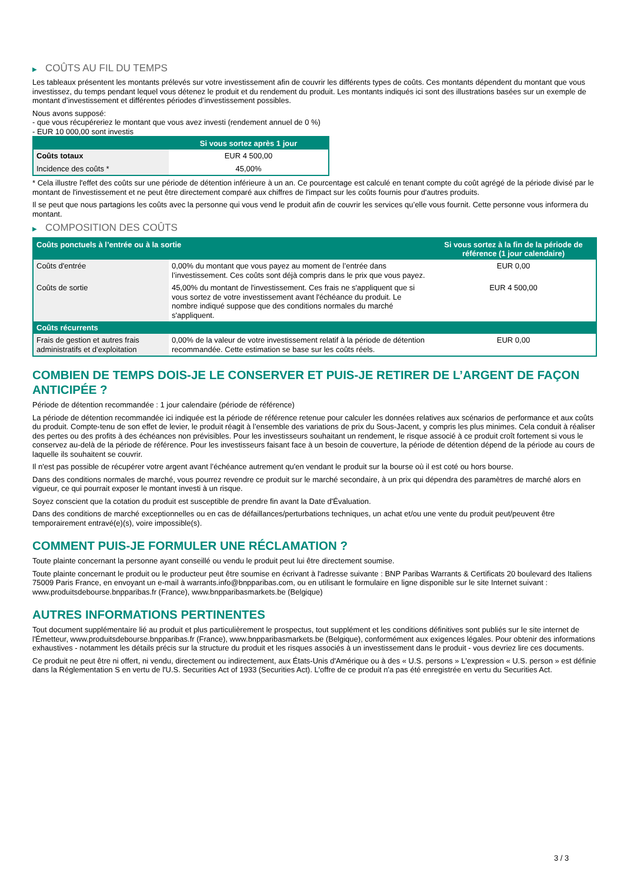▶ COÛTS AU FIL DU TEMPS
Les tableaux présentent les montants prélevés sur votre investissement afin de couvrir les différents types de coûts. Ces montants dépendent du montant que vous investissez, du temps pendant lequel vous détenez le produit et du rendement du produit. Les montants indiqués ici sont des illustrations basées sur un exemple de montant d’investissement et différentes périodes d’investissement possibles.
Nous avons supposé:
- que vous récupéreriez le montant que vous avez investi (rendement annuel de 0 %)
- EUR 10 000,00 sont investis
| | Si vous sortez après 1 jour |
| --- | --- |
| Coûts totaux | EUR 4 500,00 |
| Incidence des coûts * | 45,00% |
* Cela illustre l'effet des coûts sur une période de détention inférieure à un an. Ce pourcentage est calculé en tenant compte du coût agrégé de la période divisé par le montant de l'investissement et ne peut être directement comparé aux chiffres de l'impact sur les coûts fournis pour d'autres produits.
Il se peut que nous partagions les coûts avec la personne qui vous vend le produit afin de couvrir les services qu’elle vous fournit. Cette personne vous informera du montant.
▶ COMPOSITION DES COÛTS
| Coûts ponctuels à l’entrée ou à la sortie | | Si vous sortez à la fin de la période de référence (1 jour calendaire) |
| --- | --- | --- |
| Coûts d'entrée | 0,00% du montant que vous payez au moment de l’entrée dans l’investissement. Ces coûts sont déjà compris dans le prix que vous payez. | EUR 0,00 |
| Coûts de sortie | 45,00% du montant de l'investissement. Ces frais ne s'appliquent que si vous sortez de votre investissement avant l'échéance du produit. Le nombre indiqué suppose que des conditions normales du marché s'appliquent. | EUR 4 500,00 |
| Coûts récurrents | | |
| Frais de gestion et autres frais administratifs et d’exploitation | 0,00% de la valeur de votre investissement relatif à la période de détention recommandée. Cette estimation se base sur les coûts réels. | EUR 0,00 |
COMBIEN DE TEMPS DOIS-JE LE CONSERVER ET PUIS-JE RETIRER DE L’ARGENT DE FAÇON ANTICIPÉE ?
Période de détention recommandée : 1 jour calendaire (période de référence)
La période de détention recommandée ici indiquée est la période de référence retenue pour calculer les données relatives aux scénarios de performance et aux coûts du produit. Compte-tenu de son effet de levier, le produit réagit à l’ensemble des variations de prix du Sous-Jacent, y compris les plus minimes. Cela conduit à réaliser des pertes ou des profits à des échéances non prévisibles. Pour les investisseurs souhaitant un rendement, le risque associé à ce produit croît fortement si vous le conservez au-delà de la période de référence. Pour les investisseurs faisant face à un besoin de couverture, la période de détention dépend de la période au cours de laquelle ils souhaitent se couvrir.
Il n'est pas possible de récupérer votre argent avant l’échéance autrement qu'en vendant le produit sur la bourse où il est coté ou hors bourse.
Dans des conditions normales de marché, vous pourrez revendre ce produit sur le marché secondaire, à un prix qui dépendra des paramètres de marché alors en vigueur, ce qui pourrait exposer le montant investi à un risque.
Soyez conscient que la cotation du produit est susceptible de prendre fin avant la Date d'Évaluation.
Dans des conditions de marché exceptionnelles ou en cas de défaillances/perturbations techniques, un achat et/ou une vente du produit peut/peuvent être temporairement entravé(e)(s), voire impossible(s).
COMMENT PUIS-JE FORMULER UNE RÉCLAMATION ?
Toute plainte concernant la personne ayant conseillé ou vendu le produit peut lui être directement soumise.
Toute plainte concernant le produit ou le producteur peut être soumise en écrivant à l'adresse suivante : BNP Paribas Warrants & Certificats 20 boulevard des Italiens 75009 Paris France, en envoyant un e-mail à warrants.info@bnpparibas.com, ou en utilisant le formulaire en ligne disponible sur le site Internet suivant : www.produitsdebourse.bnpparibas.fr (France), www.bnpparibasmarkets.be (Belgique)
AUTRES INFORMATIONS PERTINENTES
Tout document supplémentaire lié au produit et plus particulièrement le prospectus, tout supplément et les conditions définitives sont publiés sur le site internet de l'Émetteur, www.produitsdebourse.bnpparibas.fr (France), www.bnpparibasmarkets.be (Belgique), conformément aux exigences légales. Pour obtenir des informations exhaustives - notamment les détails précis sur la structure du produit et les risques associés à un investissement dans le produit - vous devriez lire ces documents.
Ce produit ne peut être ni offert, ni vendu, directement ou indirectement, aux États-Unis d'Amérique ou à des « U.S. persons » L'expression « U.S. person » est définie dans la Réglementation S en vertu de l'U.S. Securities Act of 1933 (Securities Act). L'offre de ce produit n'a pas été enregistrée en vertu du Securities Act.
3 / 3